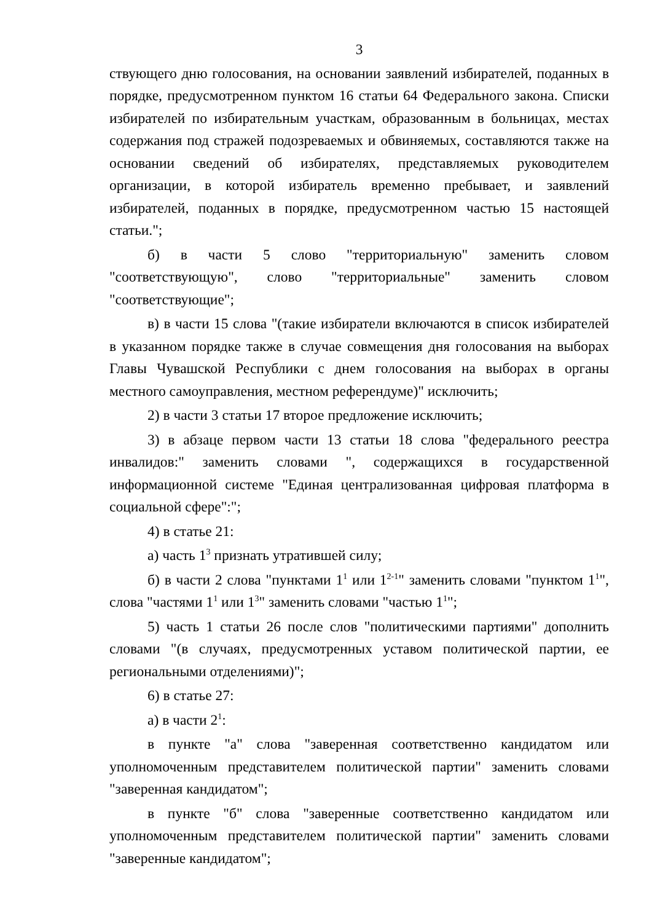3
ствующего дню голосования, на основании заявлений избирателей, поданных в порядке, предусмотренном пунктом 16 статьи 64 Федерального закона. Списки избирателей по избирательным участкам, образованным в больницах, местах содержания под стражей подозреваемых и обвиняемых, составляются также на основании сведений об избирателях, представляемых руководителем организации, в которой избиратель временно пребывает, и заявлений избирателей, поданных в порядке, предусмотренном частью 15 настоящей статьи.";
б) в части 5 слово "территориальную" заменить словом "соответствующую", слово "территориальные" заменить словом "соответствующие";
в) в части 15 слова "(такие избиратели включаются в список избирателей в указанном порядке также в случае совмещения дня голосования на выборах Главы Чувашской Республики с днем голосования на выборах в органы местного самоуправления, местном референдуме)" исключить;
2) в части 3 статьи 17 второе предложение исключить;
3) в абзаце первом части 13 статьи 18 слова "федерального реестра инвалидов:" заменить словами ", содержащихся в государственной информационной системе "Единая централизованная цифровая платформа в социальной сфере":";
4) в статье 21:
а) часть 1<sup>3</sup> признать утратившей силу;
б) в части 2 слова "пунктами 1<sup>1</sup> или 1<sup>2-1</sup>" заменить словами "пунктом 1<sup>1</sup>", слова "частями 1<sup>1</sup> или 1<sup>3</sup>" заменить словами "частью 1<sup>1</sup>";
5) часть 1 статьи 26 после слов "политическими партиями" дополнить словами "(в случаях, предусмотренных уставом политической партии, ее региональными отделениями)";
6) в статье 27:
а) в части 2<sup>1</sup>:
в пункте "а" слова "заверенная соответственно кандидатом или уполномоченным представителем политической партии" заменить словами "заверенная кандидатом";
в пункте "б" слова "заверенные соответственно кандидатом или уполномоченным представителем политической партии" заменить словами "заверенные кандидатом";